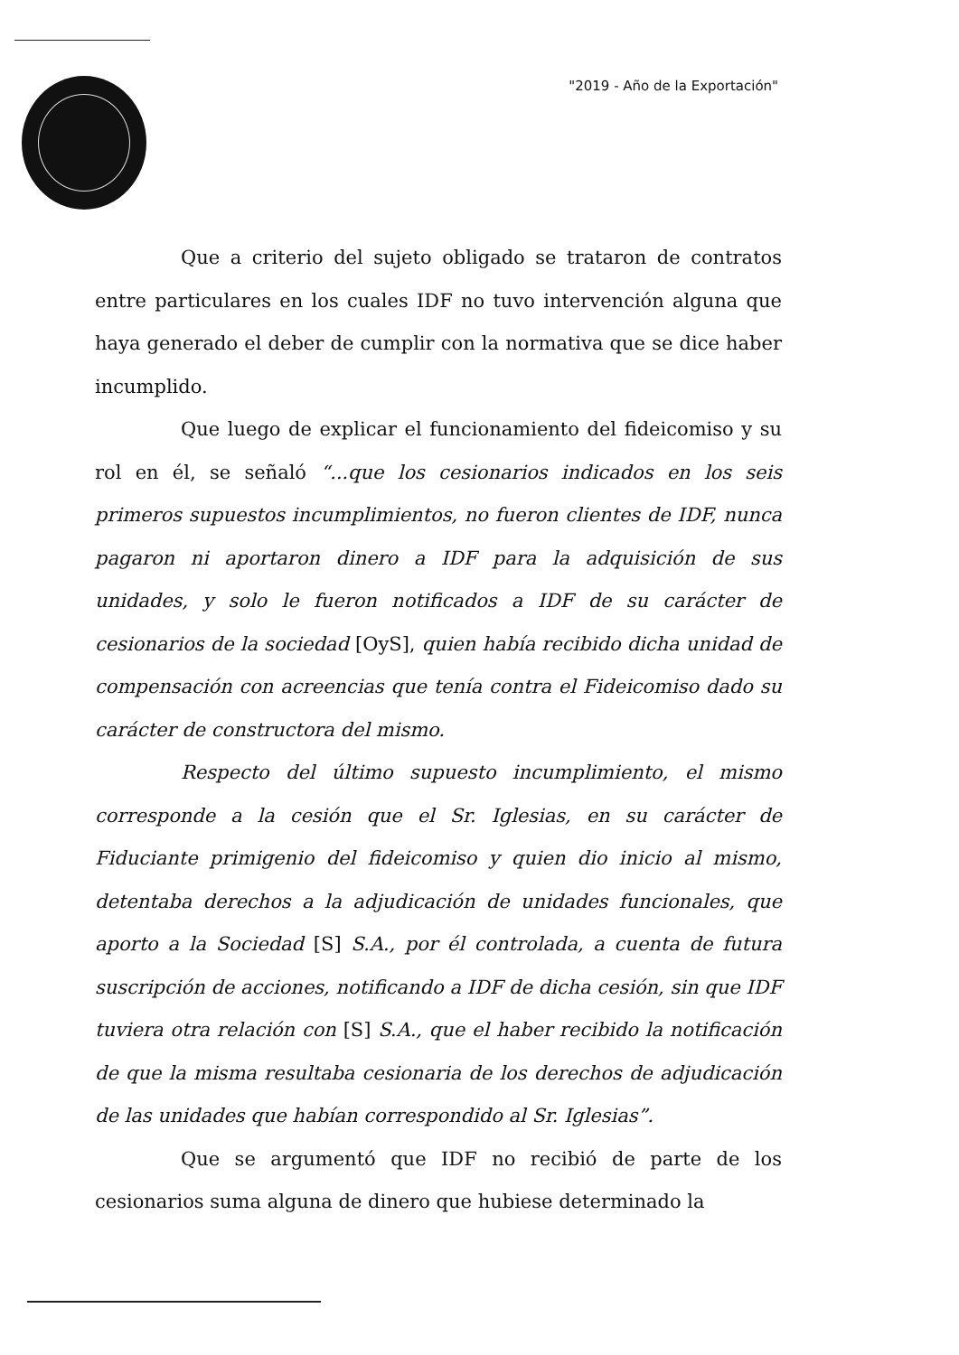"2019 - Año de la Exportación"
Que a criterio del sujeto obligado se trataron de contratos entre particulares en los cuales IDF no tuvo intervención alguna que haya generado el deber de cumplir con la normativa que se dice haber incumplido.
Que luego de explicar el funcionamiento del fideicomiso y su rol en él, se señaló “...que los cesionarios indicados en los seis primeros supuestos incumplimientos, no fueron clientes de IDF, nunca pagaron ni aportaron dinero a IDF para la adquisición de sus unidades, y solo le fueron notificados a IDF de su carácter de cesionarios de la sociedad [OyS], quien había recibido dicha unidad de compensación con acreencias que tenía contra el Fideicomiso dado su carácter de constructora del mismo.
Respecto del último supuesto incumplimiento, el mismo corresponde a la cesión que el Sr. Iglesias, en su carácter de Fiduciante primigenio del fideicomiso y quien dio inicio al mismo, detentaba derechos a la adjudicación de unidades funcionales, que aporto a la Sociedad [S] S.A., por él controlada, a cuenta de futura suscripción de acciones, notificando a IDF de dicha cesión, sin que IDF tuviera otra relación con [S] S.A., que el haber recibido la notificación de que la misma resultaba cesionaria de los derechos de adjudicación de las unidades que habían correspondido al Sr. Iglesias”.
Que se argumentó que IDF no recibió de parte de los cesionarios suma alguna de dinero que hubiese determinado la